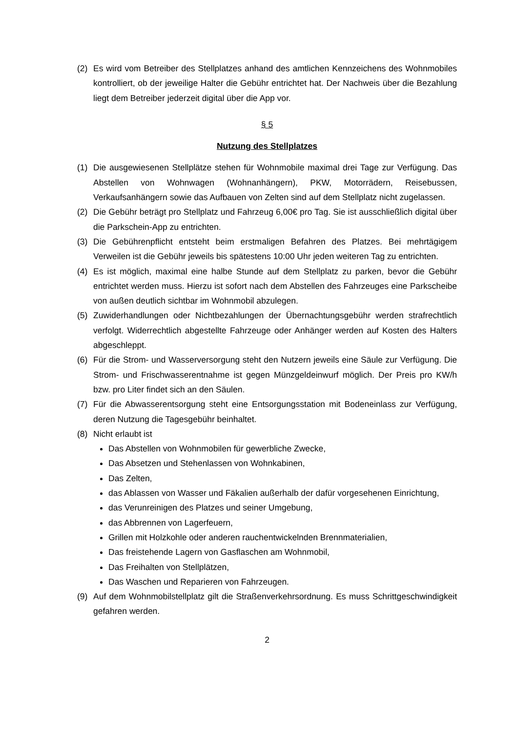(2) Es wird vom Betreiber des Stellplatzes anhand des amtlichen Kennzeichens des Wohnmobiles kontrolliert, ob der jeweilige Halter die Gebühr entrichtet hat. Der Nachweis über die Bezahlung liegt dem Betreiber jederzeit digital über die App vor.
§ 5
Nutzung des Stellplatzes
(1) Die ausgewiesenen Stellplätze stehen für Wohnmobile maximal drei Tage zur Verfügung. Das Abstellen von Wohnwagen (Wohnanhängern), PKW, Motorrädern, Reisebussen, Verkaufsanhängern sowie das Aufbauen von Zelten sind auf dem Stellplatz nicht zugelassen.
(2) Die Gebühr beträgt pro Stellplatz und Fahrzeug 6,00€ pro Tag. Sie ist ausschließlich digital über die Parkschein-App zu entrichten.
(3) Die Gebührenpflicht entsteht beim erstmaligen Befahren des Platzes. Bei mehrtägigem Verweilen ist die Gebühr jeweils bis spätestens 10:00 Uhr jeden weiteren Tag zu entrichten.
(4) Es ist möglich, maximal eine halbe Stunde auf dem Stellplatz zu parken, bevor die Gebühr entrichtet werden muss. Hierzu ist sofort nach dem Abstellen des Fahrzeuges eine Parkscheibe von außen deutlich sichtbar im Wohnmobil abzulegen.
(5) Zuwiderhandlungen oder Nichtbezahlungen der Übernachtungsgebühr werden strafrechtlich verfolgt. Widerrechtlich abgestellte Fahrzeuge oder Anhänger werden auf Kosten des Halters abgeschleppt.
(6) Für die Strom- und Wasserversorgung steht den Nutzern jeweils eine Säule zur Verfügung. Die Strom- und Frischwasserentnahme ist gegen Münzgeldeinwurf möglich. Der Preis pro KW/h bzw. pro Liter findet sich an den Säulen.
(7) Für die Abwasserentsorgung steht eine Entsorgungsstation mit Bodeneinlass zur Verfügung, deren Nutzung die Tagesgebühr beinhaltet.
(8) Nicht erlaubt ist
Das Abstellen von Wohnmobilen für gewerbliche Zwecke,
Das Absetzen und Stehenlassen von Wohnkabinen,
Das Zelten,
das Ablassen von Wasser und Fäkalien außerhalb der dafür vorgesehenen Einrichtung,
das Verunreinigen des Platzes und seiner Umgebung,
das Abbrennen von Lagerfeuern,
Grillen mit Holzkohle oder anderen rauchentwickelnden Brennmaterialien,
Das freistehende Lagern von Gasflaschen am Wohnmobil,
Das Freihalten von Stellplätzen,
Das Waschen und Reparieren von Fahrzeugen.
(9) Auf dem Wohnmobilstellplatz gilt die Straßenverkehrsordnung. Es muss Schrittgeschwindigkeit gefahren werden.
2